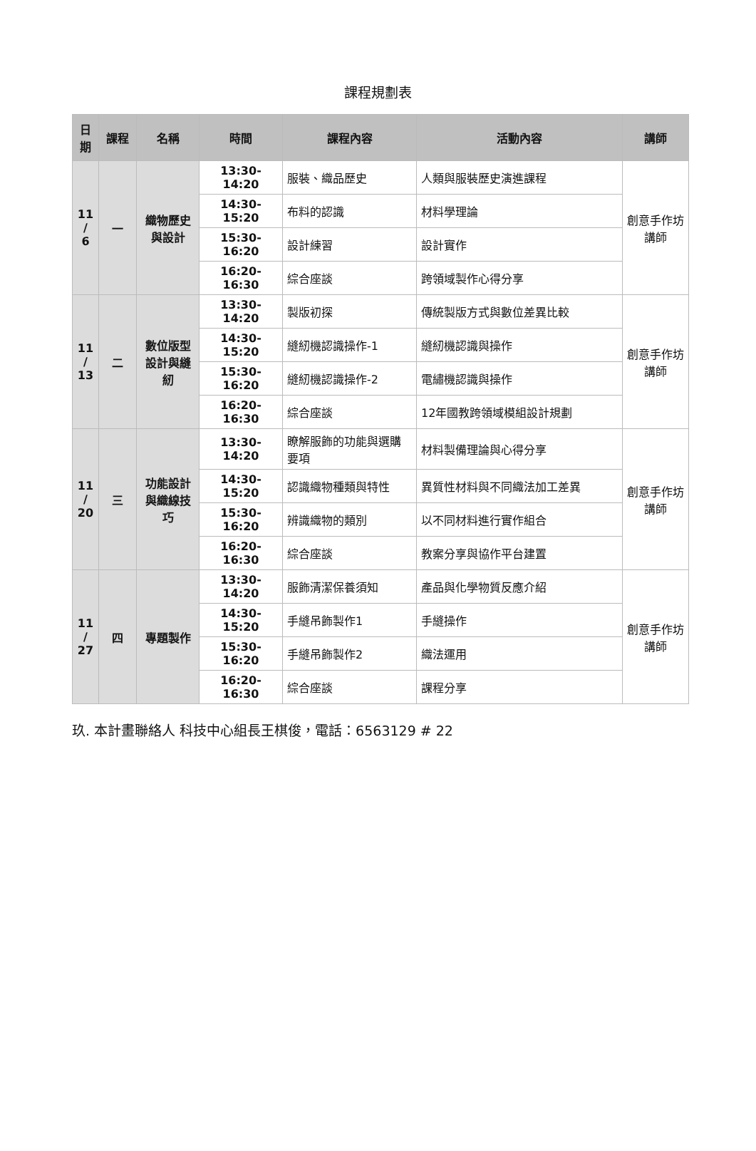課程規劃表
| 日 期 | 課程 | 名稱 | 時間 | 課程內容 | 活動內容 | 講師 |
| --- | --- | --- | --- | --- | --- | --- |
| 11 / 6 | 一 | 織物歷史與設計 | 13:30-14:20 | 服裝、織品歷史 | 人類與服裝歷史演進課程 | 創意手作坊講師 |
| | | | 14:30-15:20 | 布料的認識 | 材料學理論 | |
| | | | 15:30-16:20 | 設計練習 | 設計實作 | |
| | | | 16:20-16:30 | 綜合座談 | 跨領域製作心得分享 | |
| 11 / 13 | 二 | 數位版型設計與縫紉 | 13:30-14:20 | 製版初探 | 傳統製版方式與數位差異比較 | 創意手作坊講師 |
| | | | 14:30-15:20 | 縫紉機認識操作-1 | 縫紉機認識與操作 | |
| | | | 15:30-16:20 | 縫紉機認識操作-2 | 電繡機認識與操作 | |
| | | | 16:20-16:30 | 綜合座談 | 12年國教跨領域模組設計規劃 | |
| 11 / 20 | 三 | 功能設計與織線技巧 | 13:30-14:20 | 瞭解服飾的功能與選購要項 | 材料製備理論與心得分享 | 創意手作坊講師 |
| | | | 14:30-15:20 | 認識織物種類與特性 | 異質性材料與不同織法加工差異 | |
| | | | 15:30-16:20 | 辨識織物的類別 | 以不同材料進行實作組合 | |
| | | | 16:20-16:30 | 綜合座談 | 教案分享與協作平台建置 | |
| 11 / 27 | 四 | 專題製作 | 13:30-14:20 | 服飾清潔保養須知 | 產品與化學物質反應介紹 | 創意手作坊講師 |
| | | | 14:30-15:20 | 手縫吊飾製作1 | 手縫操作 | |
| | | | 15:30-16:20 | 手縫吊飾製作2 | 織法運用 | |
| | | | 16:20-16:30 | 綜合座談 | 課程分享 | |
玖. 本計畫聯絡人 科技中心組長王棋俊，電話：6563129 # 22